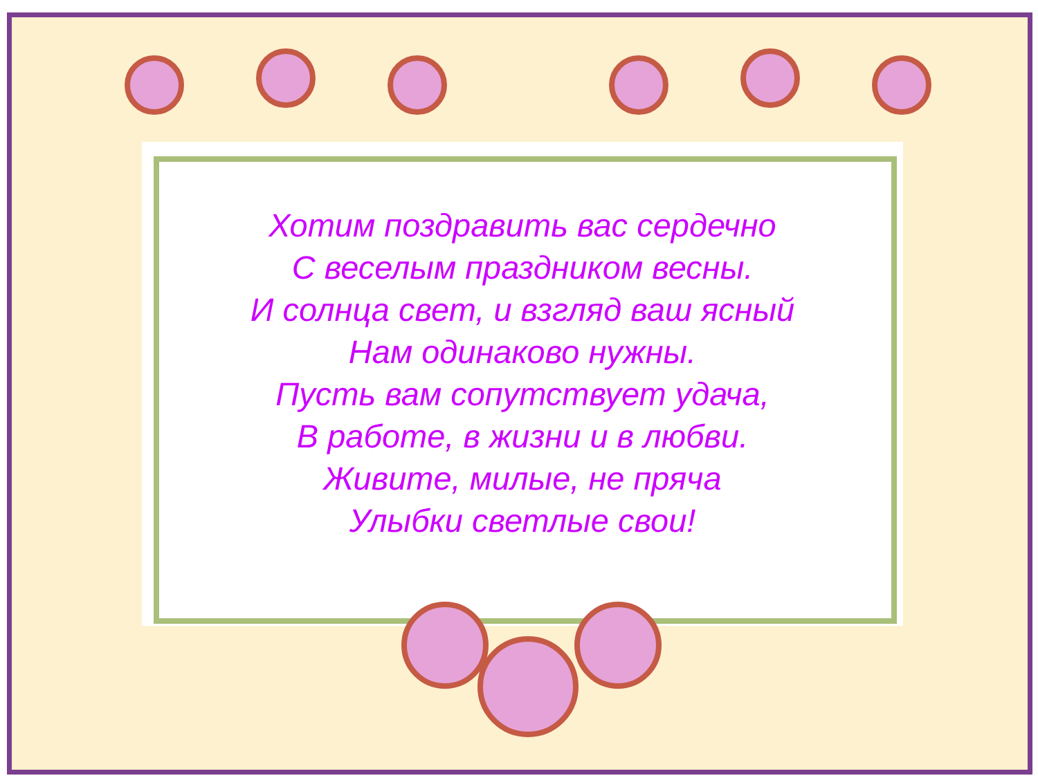Хотим поздравить вас сердечно
С веселым праздником весны.
И солнца свет, и взгляд ваш ясный
Нам одинаково нужны.
Пусть вам сопутствует удача,
В работе, в жизни и в любви.
Живите, милые, не пряча
Улыбки светлые свои!